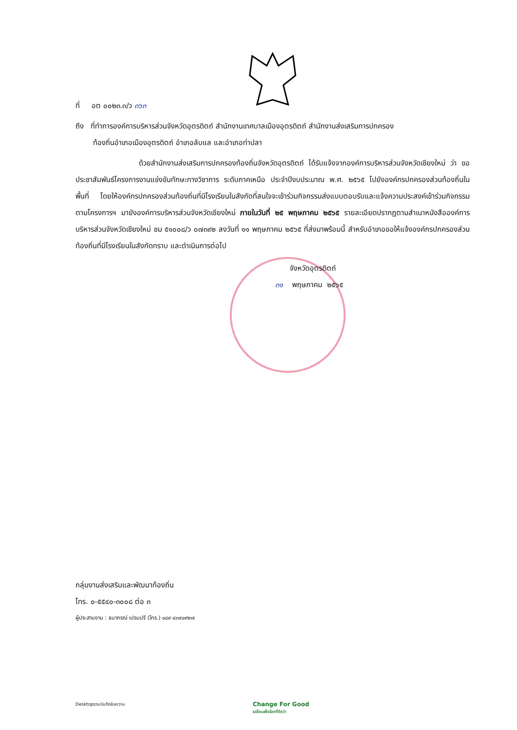ที่ อต ๐๐๒๓.๓/ว ๓๖๓
ถึง ที่ทำการองค์การบริหารส่วนจังหวัดอุตรดิตถ์ สำนักงานเทศบาลเมืองอุตรดิตถ์ สำนักงานส่งเสริมการปกครอง
ท้องถิ่นอำเภอเมืองอุตรดิตถ์ อำเภอลับแล และอำเภอท่าปลา
ด้วยสำนักงานส่งเสริมการปกครองท้องถิ่นจังหวัดอุตรดิตถ์ ได้รับแจ้งจากองค์การบริหารส่วนจังหวัดเชียงใหม่ ว่า ขอประชาสัมพันธ์โครงการงานแข่งขันทักษะทางวิชาการ ระดับภาคเหนือ ประจำปีงบประมาณ พ.ศ. ๒๕๖๕ ไปยังองค์กรปกครองส่วนท้องถิ่นในพื้นที่ โดยให้องค์กรปกครองส่วนท้องถิ่นที่มีโรงเรียนในสังกัดที่สนใจจะเข้าร่วมกิจกรรมส่งแบบตอบรับและแจ้งความประสงค์เข้าร่วมกิจกรรมตามโครงการฯ มายังองค์การบริหารส่วนจังหวัดเชียงใหม่ ภายในวันที่ ๒๕ พฤษภาคม ๒๕๖๕ รายละเอียดปรากฏตามสำเนาหนังสือองค์การบริหารส่วนจังหวัดเชียงใหม่ ชม ๕๑๐๐๘/ว ๐๗๓๙๒ ลงวันที่ ๑๑ พฤษภาคม ๒๕๖๕ ที่ส่งมาพร้อมนี้ สำหรับอำเภอขอให้แจ้งองค์กรปกครองส่วนท้องถิ่นที่มีโรงเรียนในสังกัดทราบ และดำเนินการต่อไป
จังหวัดอุตรดิตถ์
๓๑ พฤษภาคม ๒๕๖๕
กลุ่มงานส่งเสริมและพัฒนาท้องถิ่น
โทร. ๐-๕๕๔๐-๓๐๐๘ ต่อ ๓
ผู้ประสานงาน : ธนาภรณ์ เปรมปรี (โทร.) ๐๘๙-๔๓๙๐๙๒๗
Desktopรวมบันทึกข้อความ Change For Good
เปลี่ยนเพื่อโลกที่ดีกว่า